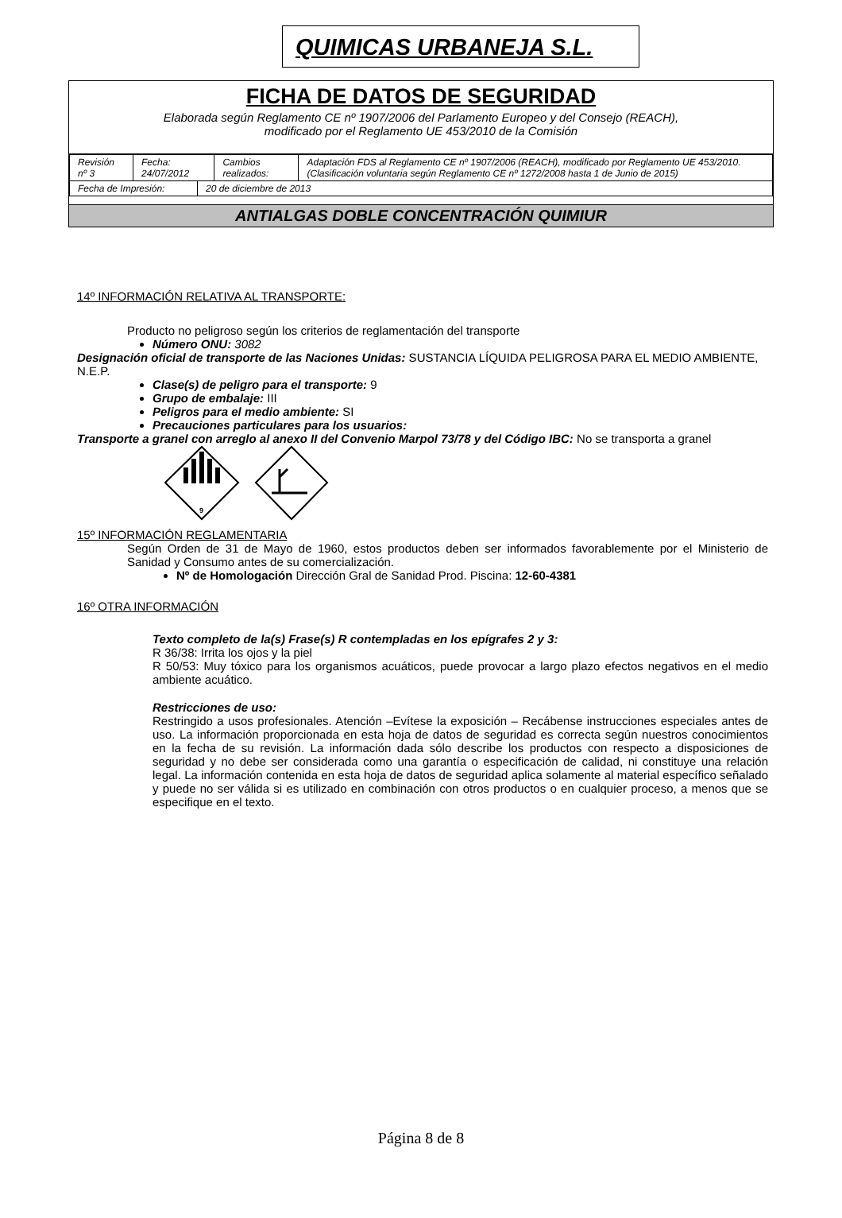QUIMICAS URBANEJA S.L.
FICHA DE DATOS DE SEGURIDAD
Elaborada según Reglamento CE nº 1907/2006 del Parlamento Europeo y del Consejo (REACH),
modificado por el Reglamento UE 453/2010 de la Comisión
| Revisión nº 3 | Fecha: 24/07/2012 | Cambios realizados: | Adaptación FDS al Reglamento CE nº 1907/2006 (REACH), modificado por Reglamento UE 453/2010. (Clasificación voluntaria según Reglamento CE nº 1272/2008 hasta 1 de Junio de 2015) |
| Fecha de Impresión: | 20 de diciembre de 2013 |
ANTIALGAS DOBLE CONCENTRACIÓN QUIMIUR
14º INFORMACIÓN RELATIVA AL TRANSPORTE:
Producto no peligroso según los criterios de reglamentación del transporte
Número ONU: 3082
Designación oficial de transporte de las Naciones Unidas: SUSTANCIA LÍQUIDA PELIGROSA PARA EL MEDIO AMBIENTE, N.E.P.
Clase(s) de peligro para el transporte: 9
Grupo de embalaje: III
Peligros para el medio ambiente: SI
Precauciones particulares para los usuarios:
Transporte a granel con arreglo al anexo II del Convenio Marpol 73/78 y del Código IBC: No se transporta a granel
9
15º INFORMACIÓN REGLAMENTARIA
Según Orden de 31 de Mayo de 1960, estos productos deben ser informados favorablemente por el Ministerio de Sanidad y Consumo antes de su comercialización.
Nº de Homologación Dirección Gral de Sanidad Prod. Piscina: 12-60-4381
16º OTRA INFORMACIÓN
Texto completo de la(s) Frase(s) R contempladas en los epígrafes 2 y 3:
R 36/38: Irrita los ojos y la piel
R 50/53: Muy tóxico para los organismos acuáticos, puede provocar a largo plazo efectos negativos en el medio ambiente acuático.
Restricciones de uso:
Restringido a usos profesionales. Atención –Evítese la exposición – Recábense instrucciones especiales antes de uso. La información proporcionada en esta hoja de datos de seguridad es correcta según nuestros conocimientos en la fecha de su revisión. La información dada sólo describe los productos con respecto a disposiciones de seguridad y no debe ser considerada como una garantía o especificación de calidad, ni constituye una relación legal. La información contenida en esta hoja de datos de seguridad aplica solamente al material específico señalado y puede no ser válida si es utilizado en combinación con otros productos o en cualquier proceso, a menos que se especifique en el texto.
Página 8 de 8